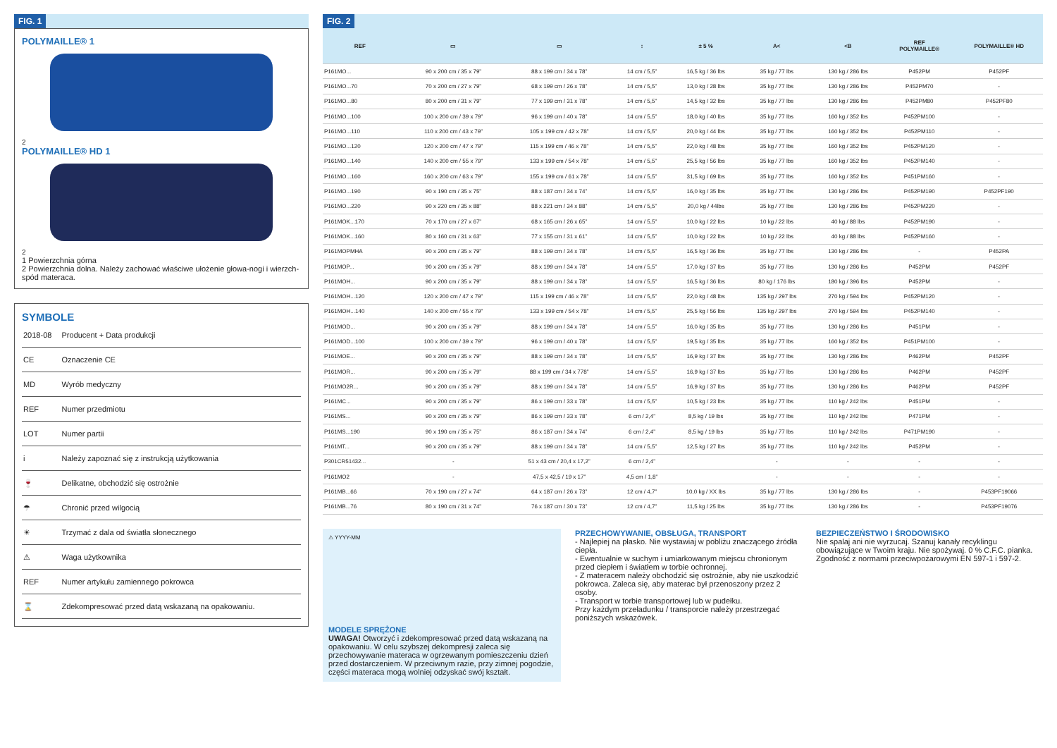FIG. 1
POLYMAILLE® 1
2
POLYMAILLE® HD 1
2
1 Powierzchnia górna
2 Powierzchnia dolna. Należy zachować właściwe ułożenie głowa-nogi i wierzch-spód materaca.
SYMBOLE
| 2018-08 | Producent + Data produkcji |
| CE | Oznaczenie CE |
| MD | Wyrób medyczny |
| REF | Numer przedmiotu |
| LOT | Numer partii |
| i | Należy zapoznać się z instrukcją użytkowania |
| 🍷 | Delikatne, obchodzić się ostrożnie |
| ☂ | Chronić przed wilgocią |
| ☀ | Trzymać z dala od światła słonecznego |
| ⚠ | Waga użytkownika |
| REF | Numer artykułu zamiennego pokrowca |
| ⌛ | Zdekompresować przed datą wskazaną na opakowaniu. |
FIG. 2
| REF | | ▭ | ▭ | ↕ | ± 5 % | A< | <B | REF POLYMAILLE® | POLYMAILLE® HD |
| --- | --- | --- | --- | --- | --- | --- | --- | --- | --- |
| P161MO... | | 90 x 200 cm / 35 x 79” | 88 x 199 cm / 34 x 78” | 14 cm / 5,5” | 16,5 kg / 36 lbs | 35 kg / 77 lbs | 130 kg / 286 lbs | P452PM | P452PF |
| P161MO...70 | | 70 x 200 cm / 27 x 79” | 68 x 199 cm / 26 x 78” | 14 cm / 5,5” | 13,0 kg / 28 lbs | 35 kg / 77 lbs | 130 kg / 286 lbs | P452PM70 | - |
| P161MO...80 | | 80 x 200 cm / 31 x 79” | 77 x 199 cm / 31 x 78” | 14 cm / 5,5” | 14,5 kg / 32 lbs | 35 kg / 77 lbs | 130 kg / 286 lbs | P452PM80 | P452PF80 |
| P161MO...100 | | 100 x 200 cm / 39 x 79” | 96 x 199 cm / 40 x 78” | 14 cm / 5,5” | 18,0 kg / 40 lbs | 35 kg / 77 lbs | 160 kg / 352 lbs | P452PM100 | - |
| P161MO...110 | | 110 x 200 cm / 43 x 79” | 105 x 199 cm / 42 x 78” | 14 cm / 5,5” | 20,0 kg / 44 lbs | 35 kg / 77 lbs | 160 kg / 352 lbs | P452PM110 | - |
| P161MO...120 | | 120 x 200 cm / 47 x 79” | 115 x 199 cm / 46 x 78” | 14 cm / 5,5” | 22,0 kg / 48 lbs | 35 kg / 77 lbs | 160 kg / 352 lbs | P452PM120 | - |
| P161MO...140 | | 140 x 200 cm / 55 x 79” | 133 x 199 cm / 54 x 78” | 14 cm / 5,5” | 25,5 kg / 56 lbs | 35 kg / 77 lbs | 160 kg / 352 lbs | P452PM140 | - |
| P161MO...160 | | 160 x 200 cm / 63 x 79” | 155 x 199 cm / 61 x 78” | 14 cm / 5,5” | 31,5 kg / 69 lbs | 35 kg / 77 lbs | 160 kg / 352 lbs | P451PM160 | - |
| P161MO...190 | | 90 x 190 cm / 35 x 75” | 88 x 187 cm / 34 x 74” | 14 cm / 5,5” | 16,0 kg / 35 lbs | 35 kg / 77 lbs | 130 kg / 286 lbs | P452PM190 | P452PF190 |
| P161MO...220 | | 90 x 220 cm / 35 x 88” | 88 x 221 cm / 34 x 88” | 14 cm / 5,5” | 20,0 kg / 44lbs | 35 kg / 77 lbs | 130 kg / 286 lbs | P452PM220 | - |
| P161MOK...170 | | 70 x 170 cm / 27 x 67” | 68 x 165 cm / 26 x 65” | 14 cm / 5,5” | 10,0 kg / 22 lbs | 10 kg / 22 lbs | 40 kg / 88 lbs | P452PM190 | - |
| P161MOK...160 | | 80 x 160 cm / 31 x 63” | 77 x 155 cm / 31 x 61” | 14 cm / 5,5” | 10,0 kg / 22 lbs | 10 kg / 22 lbs | 40 kg / 88 lbs | P452PM160 | - |
| P161MOPMHA | | 90 x 200 cm / 35 x 79” | 88 x 199 cm / 34 x 78” | 14 cm / 5,5” | 16,5 kg / 36 lbs | 35 kg / 77 lbs | 130 kg / 286 lbs | - | P452PA |
| P161MOP... | | 90 x 200 cm / 35 x 79” | 88 x 199 cm / 34 x 78” | 14 cm / 5,5” | 17,0 kg / 37 lbs | 35 kg / 77 lbs | 130 kg / 286 lbs | P452PM | P452PF |
| P161MOH... | | 90 x 200 cm / 35 x 79” | 88 x 199 cm / 34 x 78” | 14 cm / 5,5” | 16,5 kg / 36 lbs | 80 kg / 176 lbs | 180 kg / 396 lbs | P452PM | - |
| P161MOH...120 | | 120 x 200 cm / 47 x 79” | 115 x 199 cm / 46 x 78” | 14 cm / 5,5” | 22,0 kg / 48 lbs | 135 kg / 297 lbs | 270 kg / 594 lbs | P452PM120 | - |
| P161MOH...140 | | 140 x 200 cm / 55 x 79” | 133 x 199 cm / 54 x 78” | 14 cm / 5,5” | 25,5 kg / 56 lbs | 135 kg / 297 lbs | 270 kg / 594 lbs | P452PM140 | - |
| P161MOD... | | 90 x 200 cm / 35 x 79” | 88 x 199 cm / 34 x 78” | 14 cm / 5,5” | 16,0 kg / 35 lbs | 35 kg / 77 lbs | 130 kg / 286 lbs | P451PM | - |
| P161MOD...100 | | 100 x 200 cm / 39 x 79” | 96 x 199 cm / 40 x 78” | 14 cm / 5,5” | 19,5 kg / 35 lbs | 35 kg / 77 lbs | 160 kg / 352 lbs | P451PM100 | - |
| P161MOE... | | 90 x 200 cm / 35 x 79” | 88 x 199 cm / 34 x 78” | 14 cm / 5,5” | 16,9 kg / 37 lbs | 35 kg / 77 lbs | 130 kg / 286 lbs | P462PM | P452PF |
| P161MOR... | | 90 x 200 cm / 35 x 79” | 88 x 199 cm / 34 x 778” | 14 cm / 5,5” | 16,9 kg / 37 lbs | 35 kg / 77 lbs | 130 kg / 286 lbs | P462PM | P452PF |
| P161MO2R... | | 90 x 200 cm / 35 x 79” | 88 x 199 cm / 34 x 78” | 14 cm / 5,5” | 16,9 kg / 37 lbs | 35 kg / 77 lbs | 130 kg / 286 lbs | P462PM | P452PF |
| P161MC... | | 90 x 200 cm / 35 x 79” | 86 x 199 cm / 33 x 78” | 14 cm / 5,5” | 10,5 kg / 23 lbs | 35 kg / 77 lbs | 110 kg / 242 lbs | P451PM | - |
| P161MS... | | 90 x 200 cm / 35 x 79” | 86 x 199 cm / 33 x 78” | 6 cm / 2,4” | 8,5 kg / 19 lbs | 35 kg / 77 lbs | 110 kg / 242 lbs | P471PM | - |
| P161MS...190 | | 90 x 190 cm / 35 x 75” | 86 x 187 cm / 34 x 74” | 6 cm / 2,4” | 8,5 kg / 19 lbs | 35 kg / 77 lbs | 110 kg / 242 lbs | P471PM190 | - |
| P161MT... | | 90 x 200 cm / 35 x 79” | 88 x 199 cm / 34 x 78” | 14 cm / 5,5” | 12,5 kg / 27 lbs | 35 kg / 77 lbs | 110 kg / 242 lbs | P452PM | - |
| P301CR51432... | | - | 51 x 43 cm / 20,4 x 17,2” | 6 cm / 2,4” | | - | - | - | - |
| P161MO2 | | - | 47,5 x 42,5 / 19 x 17” | 4,5 cm / 1,8” | | - | - | - | - |
| P161MB...66 | | 70 x 190 cm / 27 x 74” | 64 x 187 cm / 26 x 73” | 12 cm / 4,7” | 10,0 kg / XX lbs | 35 kg / 77 lbs | 130 kg / 286 lbs | - | P453PF19066 |
| P161MB...76 | | 80 x 190 cm / 31 x 74” | 76 x 187 cm / 30 x 73” | 12 cm / 4,7” | 11,5 kg / 25 lbs | 35 kg / 77 lbs | 130 kg / 286 lbs | - | P453PF19076 |
⚠ YYYY-MM
MODELE SPRĘŻONE
UWAGA! Otworzyć i zdekompresować przed datą wskazaną na opakowaniu. W celu szybszej dekompresji zaleca się przechowywanie materaca w ogrzewanym pomieszczeniu dzień przed dostarczeniem. W przeciwnym razie, przy zimnej pogodzie, części materaca mogą wolniej odzyskać swój kształt.
PRZECHOWYWANIE, OBSŁUGA, TRANSPORT
- Najlepiej na płasko. Nie wystawiaj w pobliżu znaczącego źródła ciepła.
- Ewentualnie w suchym i umiarkowanym miejscu chronionym przed ciepłem i światłem w torbie ochronnej.
- Z materacem należy obchodzić się ostrożnie, aby nie uszkodzić pokrowca. Zaleca się, aby materac był przenoszony przez 2 osoby.
- Transport w torbie transportowej lub w pudełku.
Przy każdym przeładunku / transporcie należy przestrzegać poniższych wskazówek.
BEZPIECZEŃSTWO I ŚRODOWISKO
Nie spalaj ani nie wyrzucaj. Szanuj kanały recyklingu obowiązujące w Twoim kraju. Nie spożywaj. 0 % C.F.C. pianka. Zgodność z normami przeciwpożarowymi EN 597-1 i 597-2.